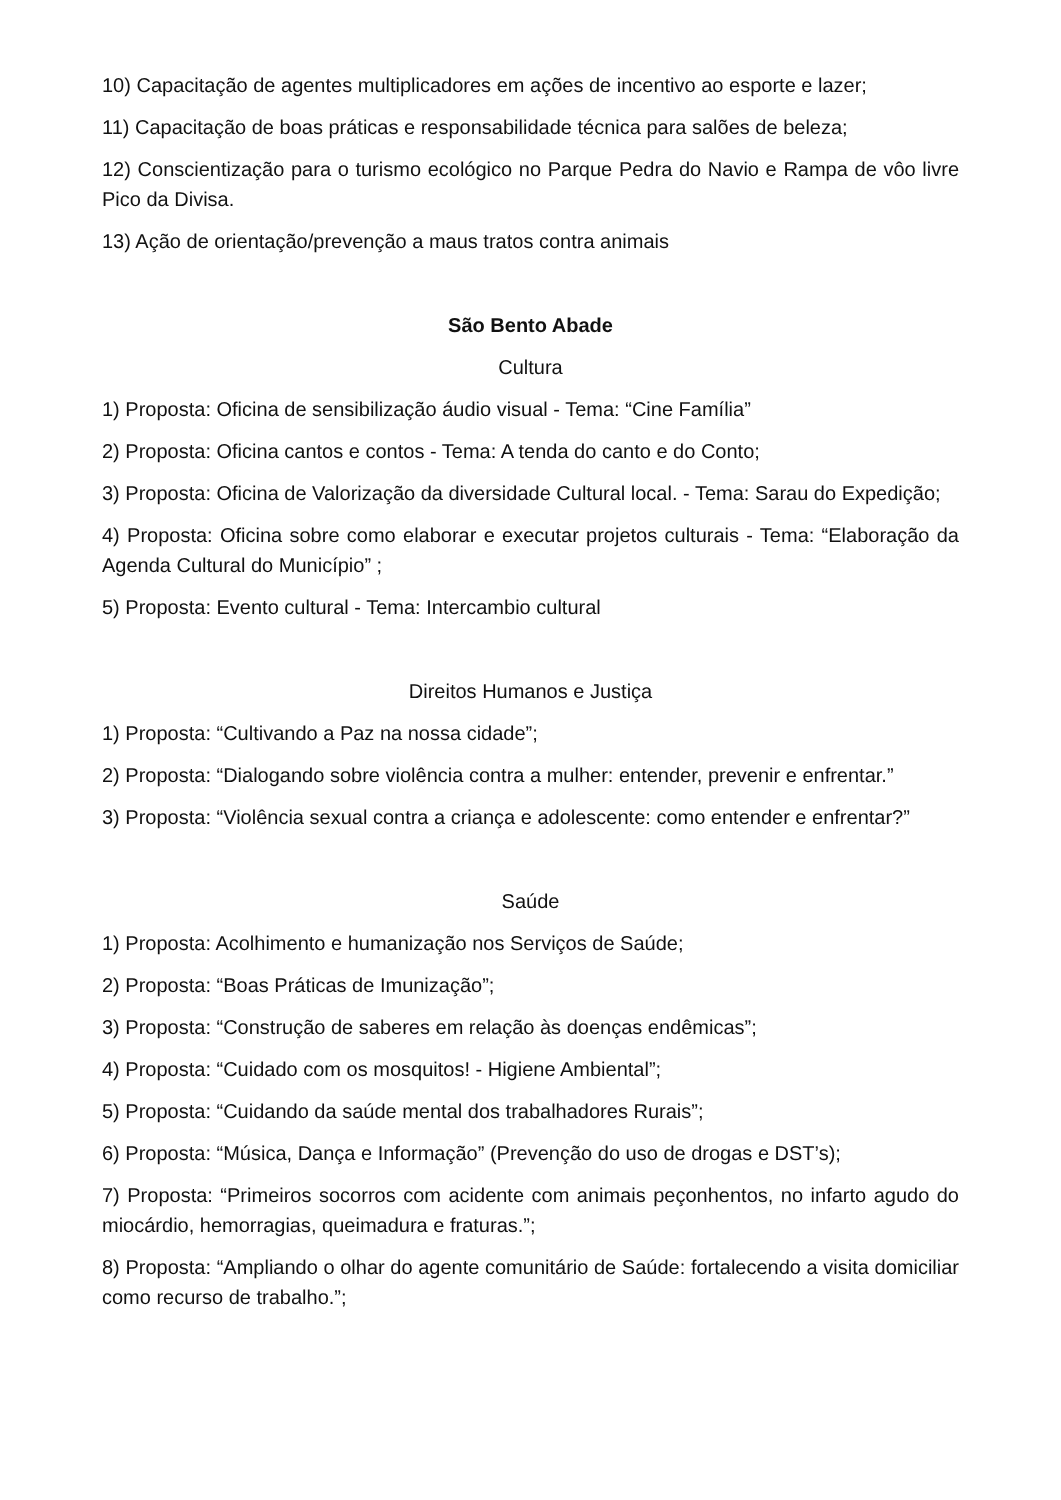10) Capacitação de agentes multiplicadores em ações de incentivo ao esporte e lazer;
11) Capacitação de boas práticas e responsabilidade técnica para salões de beleza;
12) Conscientização para o turismo ecológico no Parque Pedra do Navio e Rampa de vôo livre Pico da Divisa.
13) Ação de orientação/prevenção a maus tratos contra animais
São Bento Abade
Cultura
1) Proposta: Oficina de sensibilização áudio visual - Tema: “Cine Família”
2) Proposta: Oficina cantos e contos - Tema: A tenda do canto e do Conto;
3) Proposta: Oficina de Valorização da diversidade Cultural local. - Tema: Sarau do Expedição;
4) Proposta: Oficina sobre como elaborar e executar projetos culturais - Tema: “Elaboração da Agenda Cultural do Município” ;
5) Proposta: Evento cultural - Tema: Intercambio cultural
Direitos Humanos e Justiça
1) Proposta: “Cultivando a Paz na nossa cidade”;
2) Proposta: “Dialogando sobre violência contra a mulher: entender, prevenir e enfrentar.”
3) Proposta: “Violência sexual contra a criança e adolescente: como entender e enfrentar?”
Saúde
1) Proposta: Acolhimento e humanização nos Serviços de Saúde;
2) Proposta: “Boas Práticas de Imunização”;
3) Proposta: “Construção de saberes em relação às doenças endêmicas”;
4) Proposta: “Cuidado com os mosquitos! - Higiene Ambiental”;
5) Proposta: “Cuidando da saúde mental dos trabalhadores Rurais”;
6) Proposta: “Música, Dança e Informação” (Prevenção do uso de drogas e DST’s);
7) Proposta: “Primeiros socorros com acidente com animais peçonhentos, no infarto agudo do miocárdio, hemorragias, queimadura e fraturas.”;
8) Proposta: “Ampliando o olhar do agente comunitário de Saúde: fortalecendo a visita domiciliar como recurso de trabalho.”;